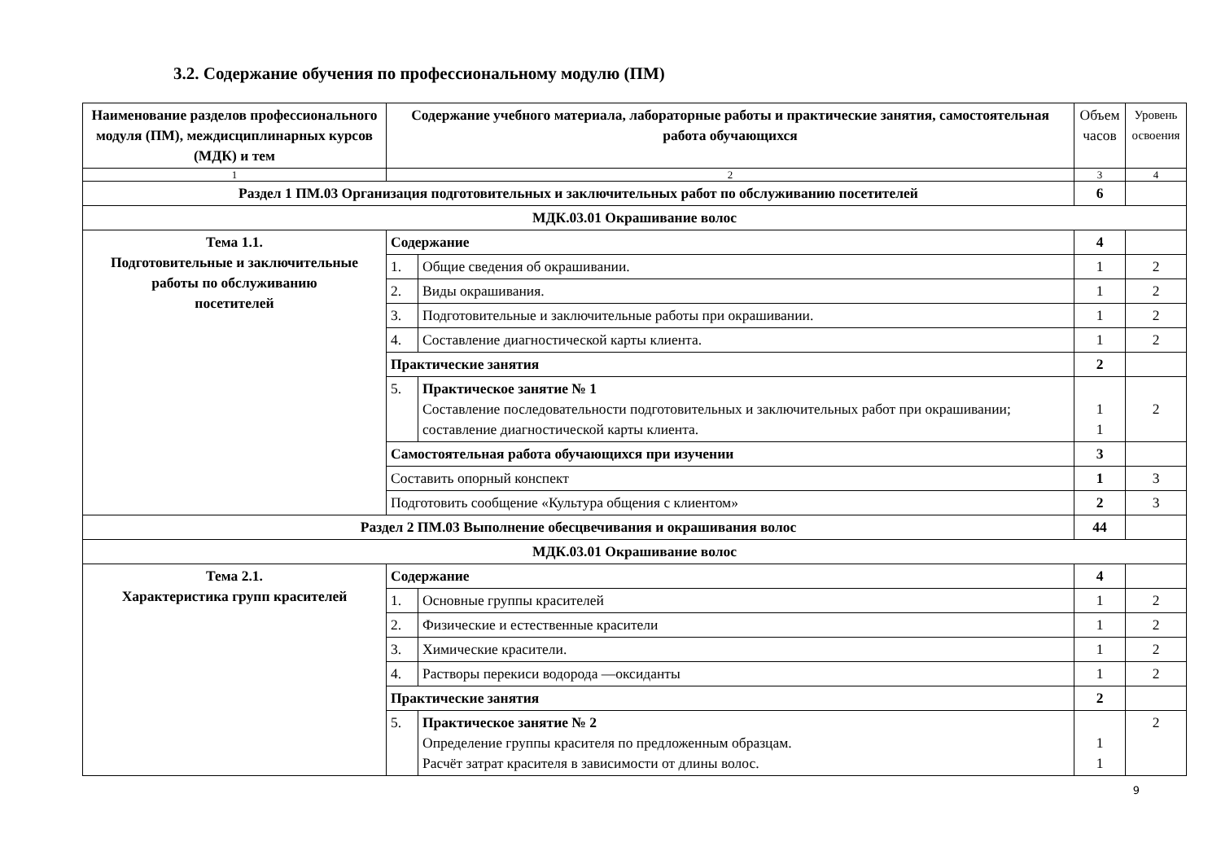3.2. Содержание обучения по профессиональному модулю (ПМ)
| Наименование разделов профессионального модуля (ПМ), междисциплинарных курсов (МДК) и тем | Содержание учебного материала, лабораторные работы и практические занятия, самостоятельная работа обучающихся | | Объем часов | Уровень освоения |
| --- | --- | --- | --- | --- |
| 1 | 2 | | 3 | 4 |
| Раздел 1 ПМ.03 Организация подготовительных и заключительных работ по обслуживанию посетителей | | | 6 | |
| МДК.03.01 Окрашивание волос | | | | |
| Тема 1.1. Подготовительные и заключительные работы по обслуживанию посетителей | Содержание | | 4 | |
| | 1. | Общие сведения об окрашивании. | 1 | 2 |
| | 2. | Виды окрашивания. | 1 | 2 |
| | 3. | Подготовительные и заключительные работы при окрашивании. | 1 | 2 |
| | 4. | Составление диагностической карты клиента. | 1 | 2 |
| | Практические занятия | | 2 | |
| | 5. | Практическое занятие № 1 Составление последовательности подготовительных и заключительных работ при окрашивании; составление диагностической карты клиента. | 1 1 | 2 |
| | Самостоятельная работа обучающихся при изучении | | 3 | |
| | Составить опорный конспект | | 1 | 3 |
| | Подготовить сообщение «Культура общения с клиентом» | | 2 | 3 |
| Раздел 2 ПМ.03 Выполнение обесцвечивания и окрашивания волос | | | 44 | |
| МДК.03.01 Окрашивание волос | | | | |
| Тема 2.1. Характеристика групп красителей | Содержание | | 4 | |
| | 1. | Основные группы красителей | 1 | 2 |
| | 2. | Физические и естественные красители | 1 | 2 |
| | 3. | Химические красители. | 1 | 2 |
| | 4. | Растворы перекиси водорода —оксиданты | 1 | 2 |
| | Практические занятия | | 2 | |
| | 5. | Практическое занятие № 2 Определение группы красителя по предложенным образцам. Расчёт затрат красителя в зависимости от длины волос. | 1 1 | 2 |
9